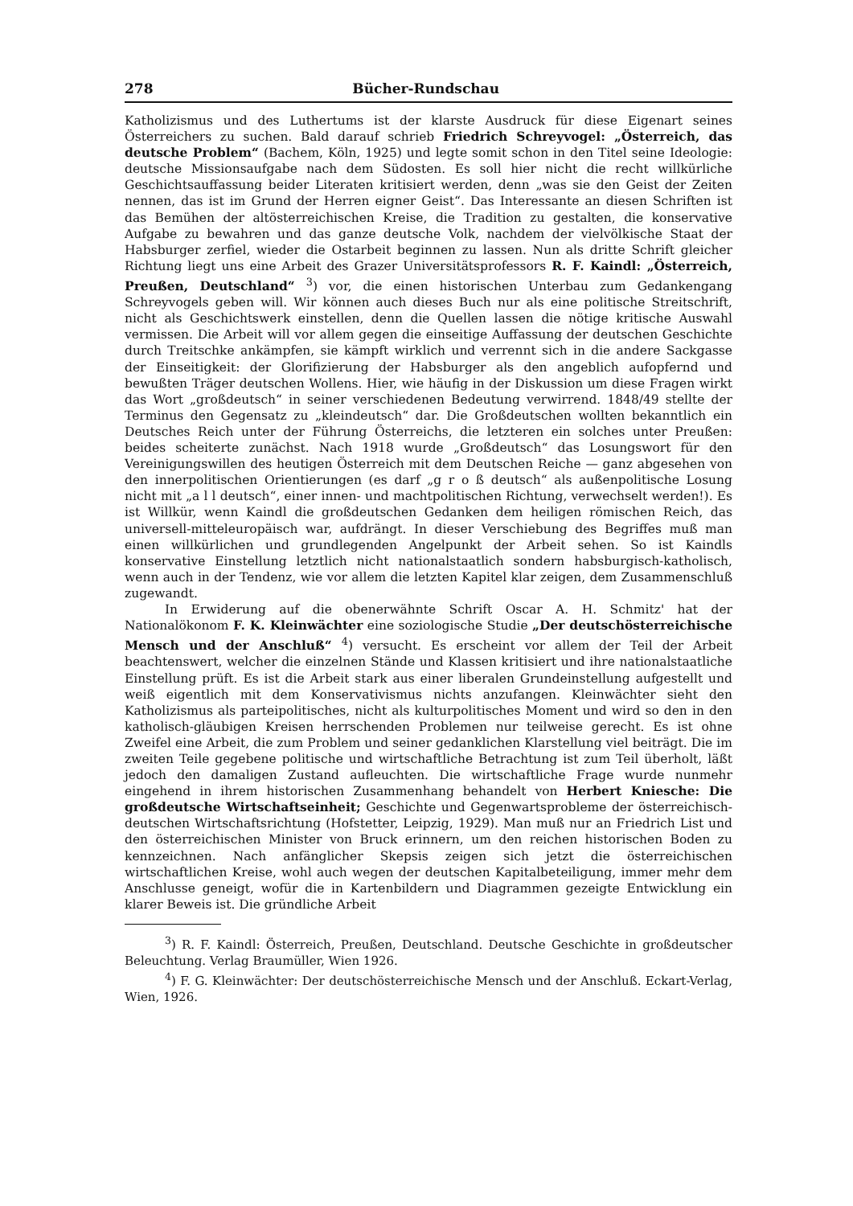278 Bücher-Rundschau
Katholizismus und des Luthertums ist der klarste Ausdruck für diese Eigenart seines Österreichers zu suchen. Bald darauf schrieb Friedrich Schreyvogel: „Österreich, das deutsche Problem“ (Bachem, Köln, 1925) und legte somit schon in den Titel seine Ideologie: deutsche Missionsaufgabe nach dem Südosten. Es soll hier nicht die recht willkürliche Geschichtsauffassung beider Literaten kritisiert werden, denn „was sie den Geist der Zeiten nennen, das ist im Grund der Herren eigner Geist“. Das Interessante an diesen Schriften ist das Bemühen der altösterreichischen Kreise, die Tradition zu gestalten, die konservative Aufgabe zu bewahren und das ganze deutsche Volk, nachdem der vielvölkische Staat der Habsburger zerfiel, wieder die Ostarbeit beginnen zu lassen. Nun als dritte Schrift gleicher Richtung liegt uns eine Arbeit des Grazer Universitätsprofessors R. F. Kaindl: „Österreich, Preußen, Deutschland“ <sup>3</sup>) vor, die einen historischen Unterbau zum Gedankengang Schreyvogels geben will. Wir können auch dieses Buch nur als eine politische Streitschrift, nicht als Geschichtswerk einstellen, denn die Quellen lassen die nötige kritische Auswahl vermissen. Die Arbeit will vor allem gegen die einseitige Auffassung der deutschen Geschichte durch Treitschke ankämpfen, sie kämpft wirklich und verrennt sich in die andere Sackgasse der Einseitigkeit: der Glorifizierung der Habsburger als den angeblich aufopfernd und bewußten Träger deutschen Wollens. Hier, wie häufig in der Diskussion um diese Fragen wirkt das Wort „großdeutsch“ in seiner verschiedenen Bedeutung verwirrend. 1848/49 stellte der Terminus den Gegensatz zu „kleindeutsch“ dar. Die Großdeutschen wollten bekanntlich ein Deutsches Reich unter der Führung Österreichs, die letzteren ein solches unter Preußen: beides scheiterte zunächst. Nach 1918 wurde „Großdeutsch“ das Losungswort für den Vereinigungswillen des heutigen Österreich mit dem Deutschen Reiche — ganz abgesehen von den innerpolitischen Orientierungen (es darf „g r o ß deutsch“ als außenpolitische Losung nicht mit „a l l deutsch“, einer innen- und machtpolitischen Richtung, verwechselt werden!). Es ist Willkür, wenn Kaindl die großdeutschen Gedanken dem heiligen römischen Reich, das universell-mitteleuropäisch war, aufdrängt. In dieser Verschiebung des Begriffes muß man einen willkürlichen und grundlegenden Angelpunkt der Arbeit sehen. So ist Kaindls konservative Einstellung letztlich nicht nationalstaatlich sondern habsburgisch-katholisch, wenn auch in der Tendenz, wie vor allem die letzten Kapitel klar zeigen, dem Zusammenschluß zugewandt.
In Erwiderung auf die obenerwähnte Schrift Oscar A. H. Schmitz' hat der Nationalökonom F. K. Kleinwächter eine soziologische Studie „Der deutschösterreichische Mensch und der Anschluß“ <sup>4</sup>) versucht. Es erscheint vor allem der Teil der Arbeit beachtenswert, welcher die einzelnen Stände und Klassen kritisiert und ihre nationalstaatliche Einstellung prüft. Es ist die Arbeit stark aus einer liberalen Grundeinstellung aufgestellt und weiß eigentlich mit dem Konservativismus nichts anzufangen. Kleinwächter sieht den Katholizismus als parteipolitisches, nicht als kulturpolitisches Moment und wird so den in den katholisch-gläubigen Kreisen herrschenden Problemen nur teilweise gerecht. Es ist ohne Zweifel eine Arbeit, die zum Problem und seiner gedanklichen Klarstellung viel beiträgt. Die im zweiten Teile gegebene politische und wirtschaftliche Betrachtung ist zum Teil überholt, läßt jedoch den damaligen Zustand aufleuchten. Die wirtschaftliche Frage wurde nunmehr eingehend in ihrem historischen Zusammenhang behandelt von Herbert Kniesche: Die großdeutsche Wirtschaftseinheit; Geschichte und Gegenwartsprobleme der österreichisch-deutschen Wirtschaftsrichtung (Hofstetter, Leipzig, 1929). Man muß nur an Friedrich List und den österreichischen Minister von Bruck erinnern, um den reichen historischen Boden zu kennzeichnen. Nach anfänglicher Skepsis zeigen sich jetzt die österreichischen wirtschaftlichen Kreise, wohl auch wegen der deutschen Kapitalbeteiligung, immer mehr dem Anschlusse geneigt, wofür die in Kartenbildern und Diagrammen gezeigte Entwicklung ein klarer Beweis ist. Die gründliche Arbeit
<sup>3</sup>) R. F. Kaindl: Österreich, Preußen, Deutschland. Deutsche Geschichte in großdeutscher Beleuchtung. Verlag Braumüller, Wien 1926.
<sup>4</sup>) F. G. Kleinwächter: Der deutschösterreichische Mensch und der Anschluß. Eckart-Verlag, Wien, 1926.